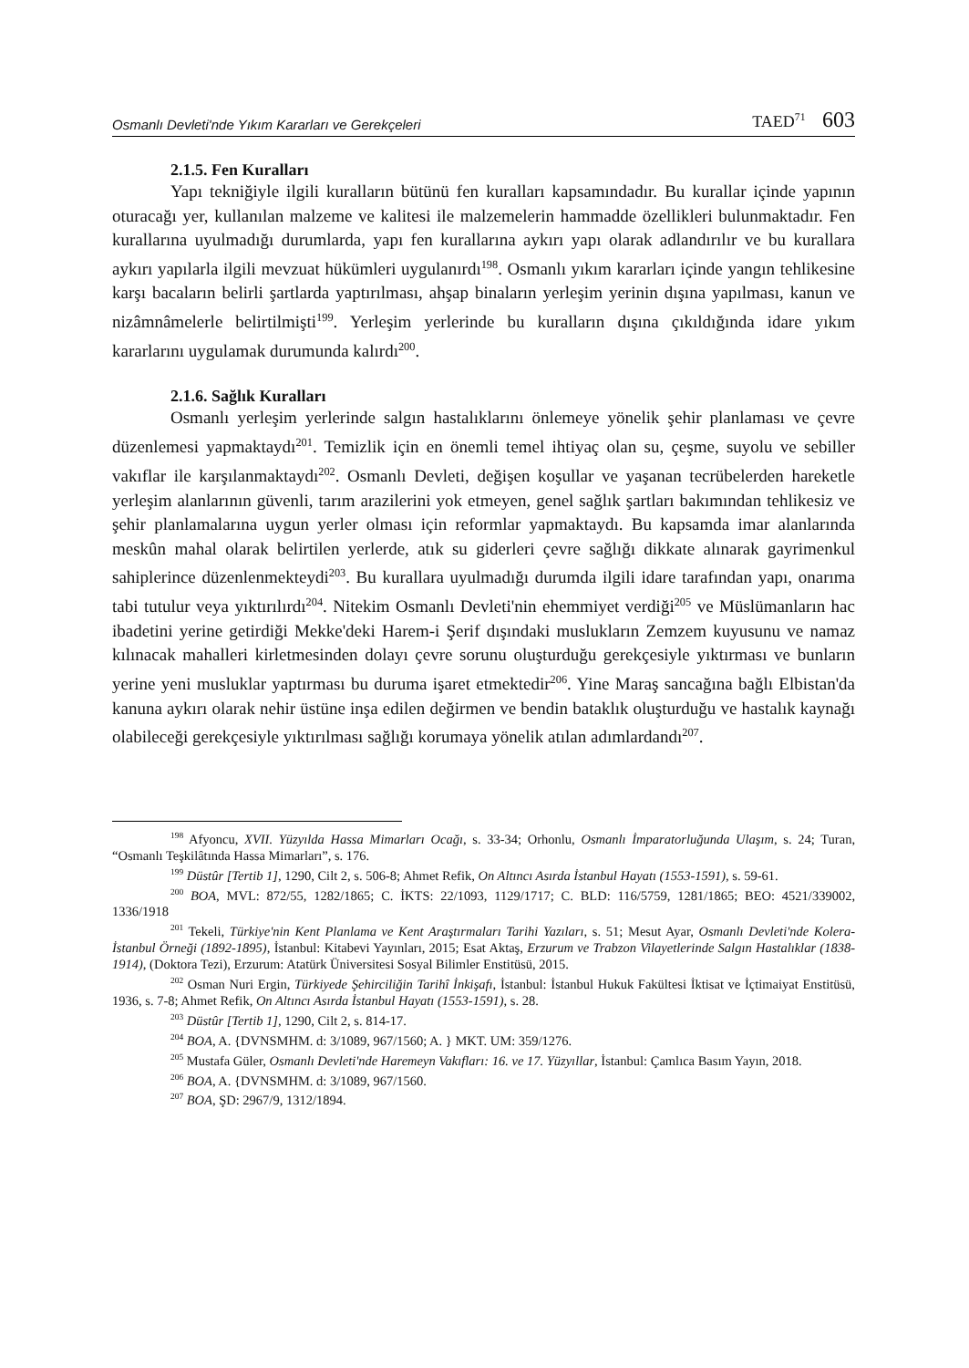Osmanlı Devleti'nde Yıkım Kararları ve Gerekçeleri TAED<sup>71</sup> 603
2.1.5. Fen Kuralları
Yapı tekniğiyle ilgili kuralların bütünü fen kuralları kapsamındadır. Bu kurallar içinde yapının oturacağı yer, kullanılan malzeme ve kalitesi ile malzemelerin hammadde özellikleri bulunmaktadır. Fen kurallarına uyulmadığı durumlarda, yapı fen kurallarına aykırı yapı olarak adlandırılır ve bu kurallara aykırı yapılarla ilgili mevzuat hükümleri uygulanırdı<sup>198</sup>. Osmanlı yıkım kararları içinde yangın tehlikesine karşı bacaların belirli şartlarda yaptırılması, ahşap binaların yerleşim yerinin dışına yapılması, kanun ve nizâmnâmelerle belirtilmişti<sup>199</sup>. Yerleşim yerlerinde bu kuralların dışına çıkıldığında idare yıkım kararlarını uygulamak durumunda kalırdı<sup>200</sup>.
2.1.6. Sağlık Kuralları
Osmanlı yerleşim yerlerinde salgın hastalıklarını önlemeye yönelik şehir planlaması ve çevre düzenlemesi yapmaktaydı<sup>201</sup>. Temizlik için en önemli temel ihtiyaç olan su, çeşme, suyolu ve sebiller vakıflar ile karşılanmaktaydı<sup>202</sup>. Osmanlı Devleti, değişen koşullar ve yaşanan tecrübelerden hareketle yerleşim alanlarının güvenli, tarım arazilerini yok etmeyen, genel sağlık şartları bakımından tehlikesiz ve şehir planlamalarına uygun yerler olması için reformlar yapmaktaydı. Bu kapsamda imar alanlarında meskûn mahal olarak belirtilen yerlerde, atık su giderleri çevre sağlığı dikkate alınarak gayrimenkul sahiplerince düzenlenmekteydi<sup>203</sup>. Bu kurallara uyulmadığı durumda ilgili idare tarafından yapı, onarıma tabi tutulur veya yıktırılırdı<sup>204</sup>. Nitekim Osmanlı Devleti'nin ehemmiyet verdiği<sup>205</sup> ve Müslümanların hac ibadetini yerine getirdiği Mekke'deki Harem-i Şerif dışındaki muslukların Zemzem kuyusunu ve namaz kılınacak mahalleri kirletmesinden dolayı çevre sorunu oluşturduğu gerekçesiyle yıktırması ve bunların yerine yeni musluklar yaptırması bu duruma işaret etmektedir<sup>206</sup>. Yine Maraş sancağına bağlı Elbistan'da kanuna aykırı olarak nehir üstüne inşa edilen değirmen ve bendin bataklık oluşturduğu ve hastalık kaynağı olabileceği gerekçesiyle yıktırılması sağlığı korumaya yönelik atılan adımlardandı<sup>207</sup>.
<sup>198</sup> Afyoncu, XVII. Yüzyılda Hassa Mimarları Ocağı, s. 33-34; Orhonlu, Osmanlı İmparatorluğunda Ulaşım, s. 24; Turan, “Osmanlı Teşkilâtında Hassa Mimarları”, s. 176.
<sup>199</sup> Düstûr [Tertib 1], 1290, Cilt 2, s. 506-8; Ahmet Refik, On Altıncı Asırda İstanbul Hayatı (1553-1591), s. 59-61.
<sup>200</sup> BOA, MVL: 872/55, 1282/1865; C. İKTS: 22/1093, 1129/1717; C. BLD: 116/5759, 1281/1865; BEO: 4521/339002, 1336/1918
<sup>201</sup> Tekeli, Türkiye'nin Kent Planlama ve Kent Araştırmaları Tarihi Yazıları, s. 51; Mesut Ayar, Osmanlı Devleti'nde Kolera-İstanbul Örneği (1892-1895), İstanbul: Kitabevi Yayınları, 2015; Esat Aktaş, Erzurum ve Trabzon Vilayetlerinde Salgın Hastalıklar (1838-1914), (Doktora Tezi), Erzurum: Atatürk Üniversitesi Sosyal Bilimler Enstitüsü, 2015.
<sup>202</sup> Osman Nuri Ergin, Türkiyede Şehirciliğin Tarihî İnkişafı, İstanbul: İstanbul Hukuk Fakültesi İktisat ve İçtimaiyat Enstitüsü, 1936, s. 7-8; Ahmet Refik, On Altıncı Asırda İstanbul Hayatı (1553-1591), s. 28.
<sup>203</sup> Düstûr [Tertib 1], 1290, Cilt 2, s. 814-17.
<sup>204</sup> BOA, A. {DVNSMHM. d: 3/1089, 967/1560; A. } MKT. UM: 359/1276.
<sup>205</sup> Mustafa Güler, Osmanlı Devleti'nde Haremeyn Vakıfları: 16. ve 17. Yüzyıllar, İstanbul: Çamlıca Basım Yayın, 2018.
<sup>206</sup> BOA, A. {DVNSMHM. d: 3/1089, 967/1560.
<sup>207</sup> BOA, ŞD: 2967/9, 1312/1894.